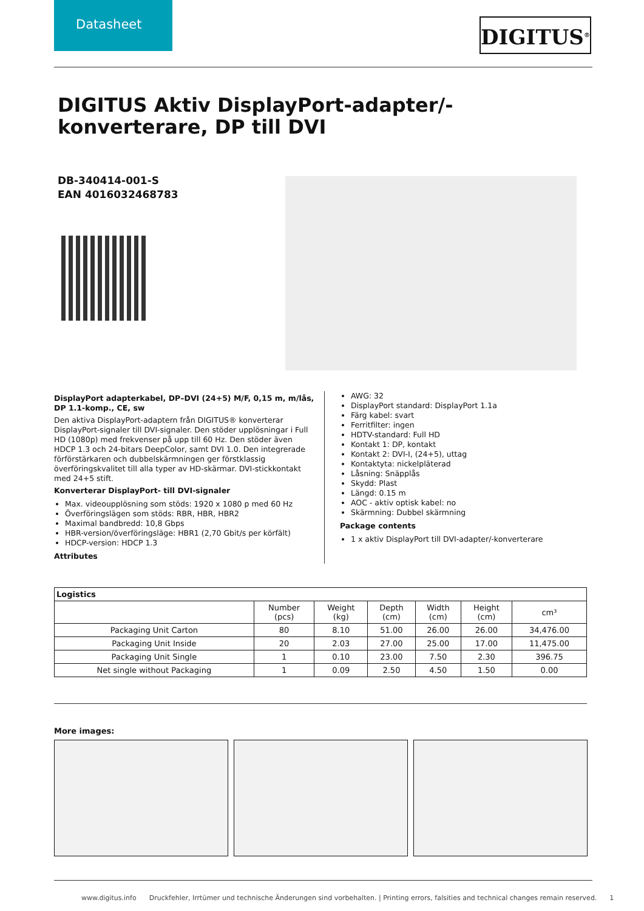Datasheet
DIGITUS<sup>®</sup>
DIGITUS Aktiv DisplayPort-adapter/-konverterare, DP till DVI
DB-340414-001-S
EAN 4016032468783
DisplayPort adapterkabel, DP–DVI (24+5) M/F, 0,15 m, m/lås, DP 1.1-komp., CE, sw
Den aktiva DisplayPort-adaptern från DIGITUS® konverterar DisplayPort-signaler till DVI-signaler. Den stöder upplösningar i Full HD (1080p) med frekvenser på upp till 60 Hz. Den stöder även HDCP 1.3 och 24-bitars DeepColor, samt DVI 1.0. Den integrerade förförstärkaren och dubbelskärmningen ger förstklassig överföringskvalitet till alla typer av HD-skärmar. DVI-stickkontakt med 24+5 stift.
Konverterar DisplayPort- till DVI-signaler
Max. videoupplösning som stöds: 1920 x 1080 p med 60 Hz
Överföringslägen som stöds: RBR, HBR, HBR2
Maximal bandbredd: 10,8 Gbps
HBR-version/överföringsläge: HBR1 (2,70 Gbit/s per körfält)
HDCP-version: HDCP 1.3
Attributes
AWG: 32
DisplayPort standard: DisplayPort 1.1a
Färg kabel: svart
Ferritfilter: ingen
HDTV-standard: Full HD
Kontakt 1: DP, kontakt
Kontakt 2: DVI-I, (24+5), uttag
Kontaktyta: nickelpläterad
Låsning: Snäpplås
Skydd: Plast
Längd: 0.15 m
AOC - aktiv optisk kabel: no
Skärmning: Dubbel skärmning
Package contents
1 x aktiv DisplayPort till DVI-adapter/-konverterare
| Logistics | | | | | | |
| --- | --- | --- | --- | --- | --- | --- |
| | Number (pcs) | Weight (kg) | Depth (cm) | Width (cm) | Height (cm) | cm³ |
| Packaging Unit Carton | 80 | 8.10 | 51.00 | 26.00 | 26.00 | 34,476.00 |
| Packaging Unit Inside | 20 | 2.03 | 27.00 | 25.00 | 17.00 | 11,475.00 |
| Packaging Unit Single | 1 | 0.10 | 23.00 | 7.50 | 2.30 | 396.75 |
| Net single without Packaging | 1 | 0.09 | 2.50 | 4.50 | 1.50 | 0.00 |
More images:
www.digitus.info Druckfehler, Irrtümer und technische Änderungen sind vorbehalten. | Printing errors, falsities and technical changes remain reserved. 1